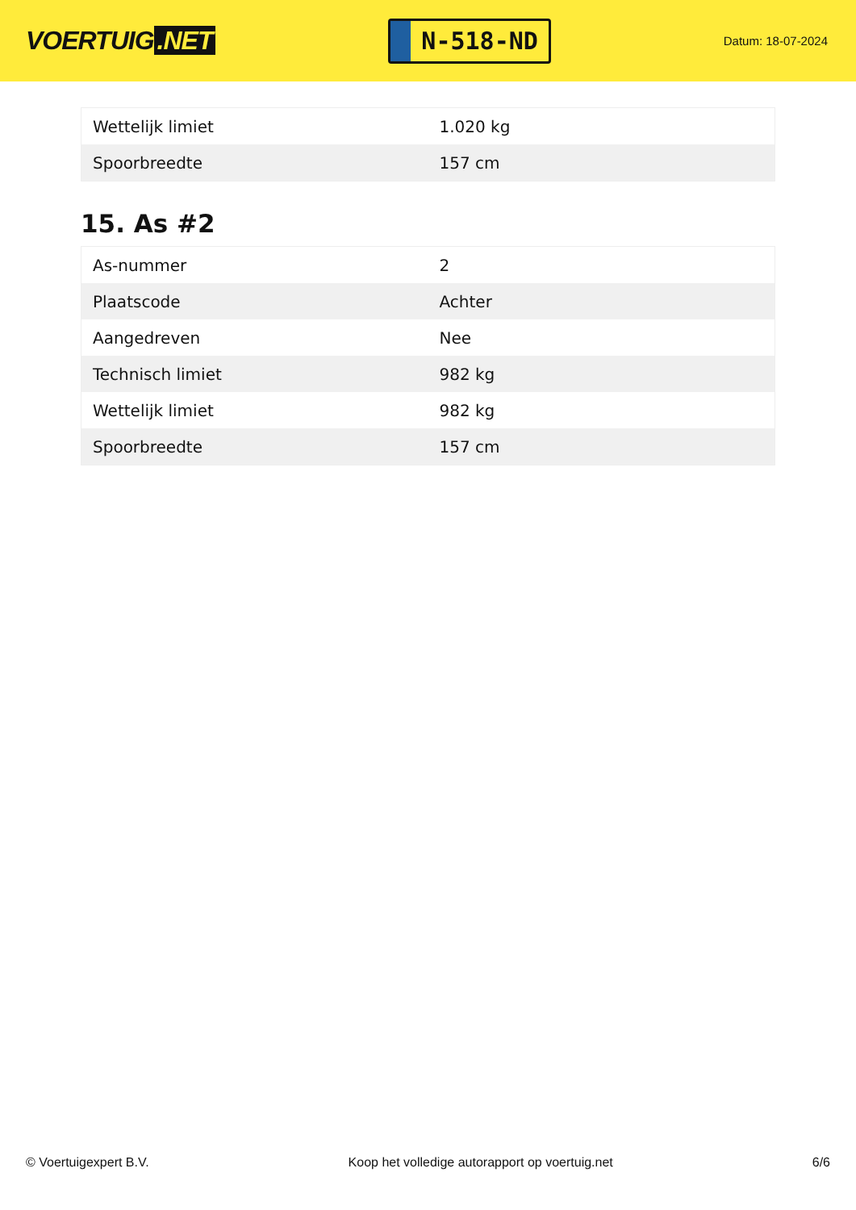VOERTUIG.NET
N-518-ND
Datum: 18-07-2024
| Wettelijk limiet | 1.020 kg |
| Spoorbreedte | 157 cm |
15. As #2
| As-nummer | 2 |
| Plaatscode | Achter |
| Aangedreven | Nee |
| Technisch limiet | 982 kg |
| Wettelijk limiet | 982 kg |
| Spoorbreedte | 157 cm |
© Voertuigexpert B.V. Koop het volledige autorapport op voertuig.net 6/6